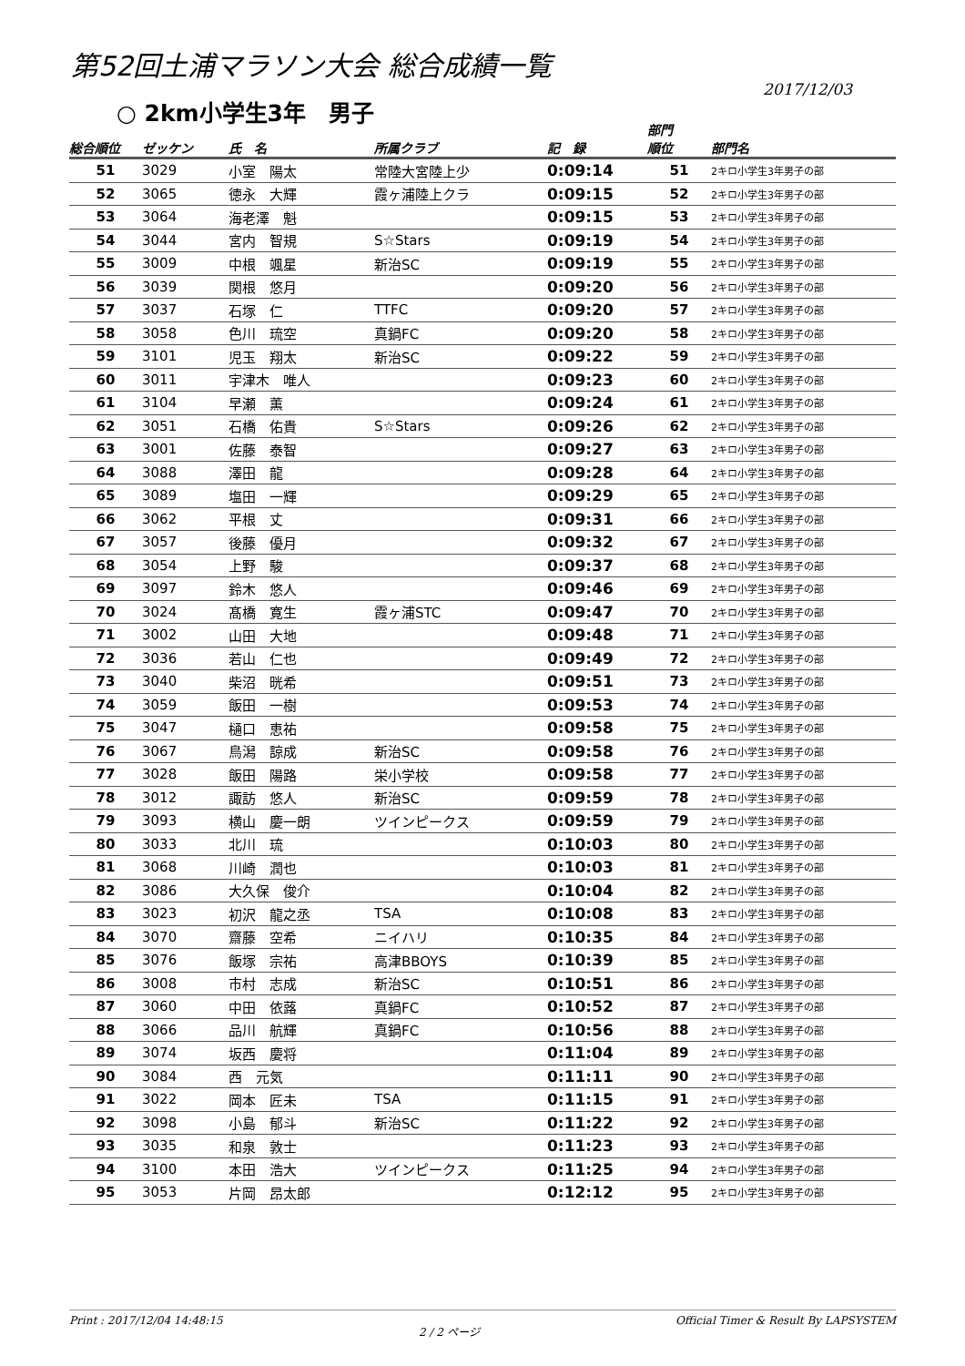第52回土浦マラソン大会 総合成績一覧
2017/12/03
○ 2km小学生3年　男子
| 総合順位 | ゼッケン | 氏 名 | 所属クラブ | 記 録 | 部門 順位 | 部門名 |
| --- | --- | --- | --- | --- | --- | --- |
| 51 | 3029 | 小室 陽太 | 常陸大宮陸上少 | 0:09:14 | 51 | 2キロ小学生3年男子の部 |
| 52 | 3065 | 徳永 大輝 | 霞ヶ浦陸上クラ | 0:09:15 | 52 | 2キロ小学生3年男子の部 |
| 53 | 3064 | 海老澤 魁 | | 0:09:15 | 53 | 2キロ小学生3年男子の部 |
| 54 | 3044 | 宮内 智規 | S☆Stars | 0:09:19 | 54 | 2キロ小学生3年男子の部 |
| 55 | 3009 | 中根 颯星 | 新治SC | 0:09:19 | 55 | 2キロ小学生3年男子の部 |
| 56 | 3039 | 関根 悠月 | | 0:09:20 | 56 | 2キロ小学生3年男子の部 |
| 57 | 3037 | 石塚 仁 | TTFC | 0:09:20 | 57 | 2キロ小学生3年男子の部 |
| 58 | 3058 | 色川 琉空 | 真鍋FC | 0:09:20 | 58 | 2キロ小学生3年男子の部 |
| 59 | 3101 | 児玉 翔太 | 新治SC | 0:09:22 | 59 | 2キロ小学生3年男子の部 |
| 60 | 3011 | 宇津木 唯人 | | 0:09:23 | 60 | 2キロ小学生3年男子の部 |
| 61 | 3104 | 早瀬 薫 | | 0:09:24 | 61 | 2キロ小学生3年男子の部 |
| 62 | 3051 | 石橋 佑貴 | S☆Stars | 0:09:26 | 62 | 2キロ小学生3年男子の部 |
| 63 | 3001 | 佐藤 泰智 | | 0:09:27 | 63 | 2キロ小学生3年男子の部 |
| 64 | 3088 | 澤田 龍 | | 0:09:28 | 64 | 2キロ小学生3年男子の部 |
| 65 | 3089 | 塩田 一輝 | | 0:09:29 | 65 | 2キロ小学生3年男子の部 |
| 66 | 3062 | 平根 丈 | | 0:09:31 | 66 | 2キロ小学生3年男子の部 |
| 67 | 3057 | 後藤 優月 | | 0:09:32 | 67 | 2キロ小学生3年男子の部 |
| 68 | 3054 | 上野 駿 | | 0:09:37 | 68 | 2キロ小学生3年男子の部 |
| 69 | 3097 | 鈴木 悠人 | | 0:09:46 | 69 | 2キロ小学生3年男子の部 |
| 70 | 3024 | 髙橋 寛生 | 霞ヶ浦STC | 0:09:47 | 70 | 2キロ小学生3年男子の部 |
| 71 | 3002 | 山田 大地 | | 0:09:48 | 71 | 2キロ小学生3年男子の部 |
| 72 | 3036 | 若山 仁也 | | 0:09:49 | 72 | 2キロ小学生3年男子の部 |
| 73 | 3040 | 柴沼 晄希 | | 0:09:51 | 73 | 2キロ小学生3年男子の部 |
| 74 | 3059 | 飯田 一樹 | | 0:09:53 | 74 | 2キロ小学生3年男子の部 |
| 75 | 3047 | 樋口 恵祐 | | 0:09:58 | 75 | 2キロ小学生3年男子の部 |
| 76 | 3067 | 鳥潟 諒成 | 新治SC | 0:09:58 | 76 | 2キロ小学生3年男子の部 |
| 77 | 3028 | 飯田 陽路 | 栄小学校 | 0:09:58 | 77 | 2キロ小学生3年男子の部 |
| 78 | 3012 | 諏訪 悠人 | 新治SC | 0:09:59 | 78 | 2キロ小学生3年男子の部 |
| 79 | 3093 | 横山 慶一朗 | ツインピークス | 0:09:59 | 79 | 2キロ小学生3年男子の部 |
| 80 | 3033 | 北川 琉 | | 0:10:03 | 80 | 2キロ小学生3年男子の部 |
| 81 | 3068 | 川崎 潤也 | | 0:10:03 | 81 | 2キロ小学生3年男子の部 |
| 82 | 3086 | 大久保 俊介 | | 0:10:04 | 82 | 2キロ小学生3年男子の部 |
| 83 | 3023 | 初沢 龍之丞 | TSA | 0:10:08 | 83 | 2キロ小学生3年男子の部 |
| 84 | 3070 | 齋藤 空希 | ニイハリ | 0:10:35 | 84 | 2キロ小学生3年男子の部 |
| 85 | 3076 | 飯塚 宗祐 | 高津BBOYS | 0:10:39 | 85 | 2キロ小学生3年男子の部 |
| 86 | 3008 | 市村 志成 | 新治SC | 0:10:51 | 86 | 2キロ小学生3年男子の部 |
| 87 | 3060 | 中田 依蕗 | 真鍋FC | 0:10:52 | 87 | 2キロ小学生3年男子の部 |
| 88 | 3066 | 品川 航輝 | 真鍋FC | 0:10:56 | 88 | 2キロ小学生3年男子の部 |
| 89 | 3074 | 坂西 慶将 | | 0:11:04 | 89 | 2キロ小学生3年男子の部 |
| 90 | 3084 | 西 元気 | | 0:11:11 | 90 | 2キロ小学生3年男子の部 |
| 91 | 3022 | 岡本 匠未 | TSA | 0:11:15 | 91 | 2キロ小学生3年男子の部 |
| 92 | 3098 | 小島 郁斗 | 新治SC | 0:11:22 | 92 | 2キロ小学生3年男子の部 |
| 93 | 3035 | 和泉 敦士 | | 0:11:23 | 93 | 2キロ小学生3年男子の部 |
| 94 | 3100 | 本田 浩大 | ツインピークス | 0:11:25 | 94 | 2キロ小学生3年男子の部 |
| 95 | 3053 | 片岡 昂太郎 | | 0:12:12 | 95 | 2キロ小学生3年男子の部 |
Print : 2017/12/04 14:48:15 2 / 2 ページ Official Timer & Result By LAPSYSTEM